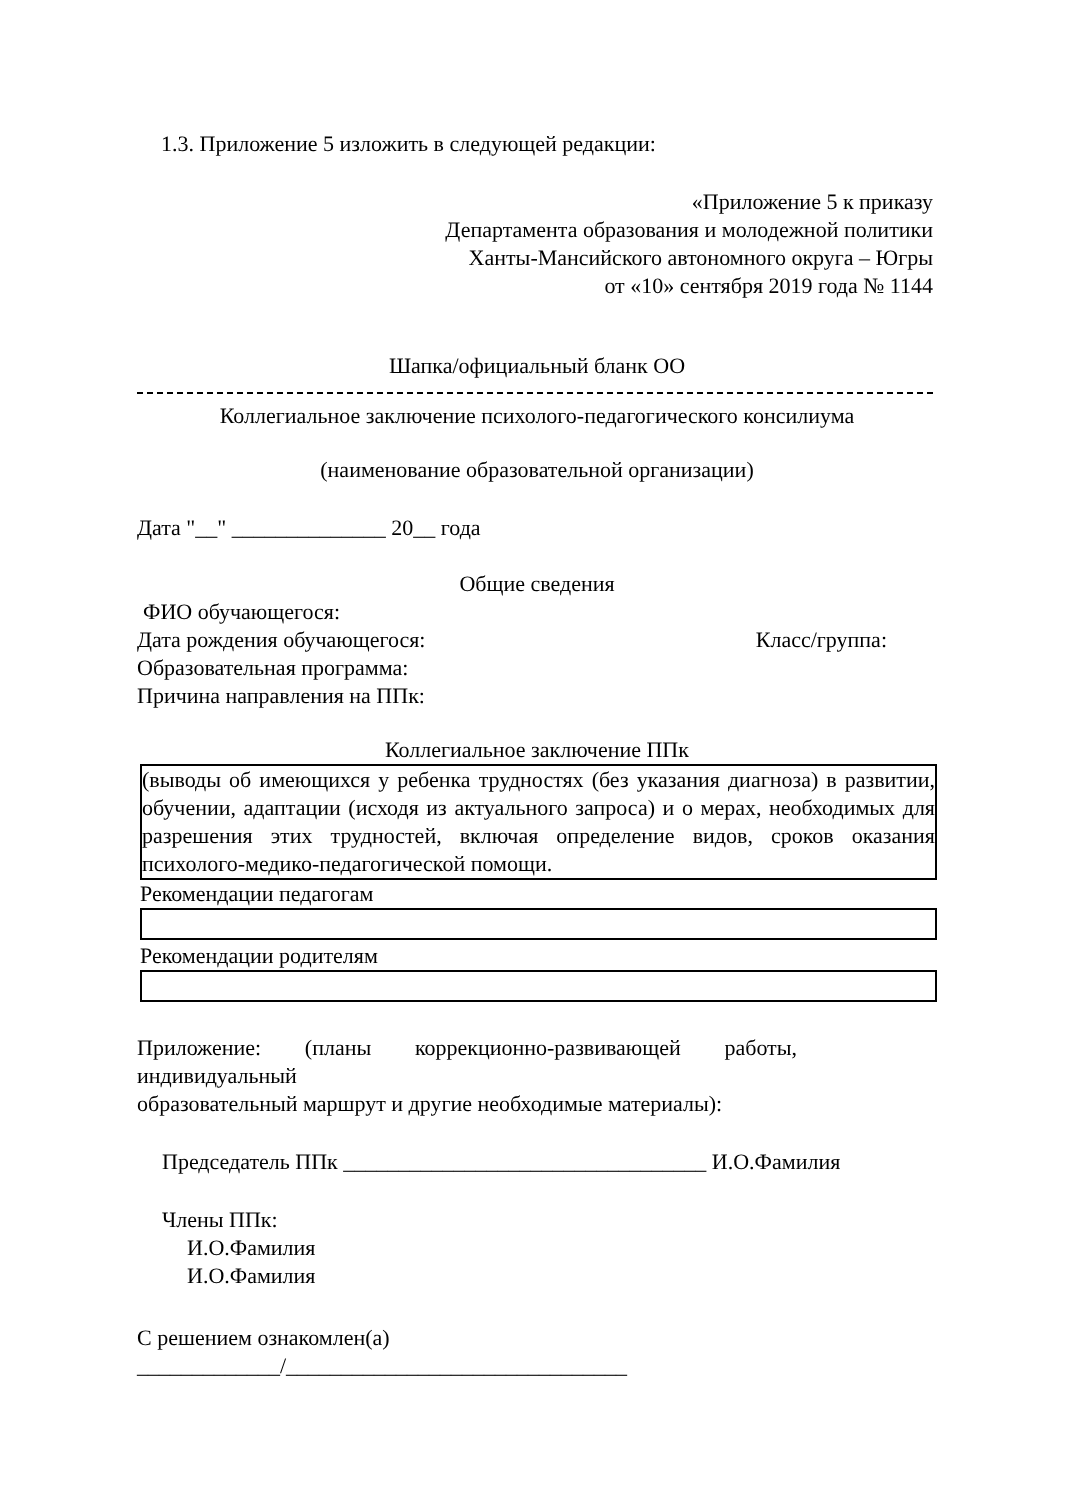1.3. Приложение 5 изложить в следующей редакции:
«Приложение 5 к приказу
Департамента образования и молодежной политики
Ханты-Мансийского автономного округа – Югры
от «10» сентября 2019 года № 1144
Шапка/официальный бланк ОО
Коллегиальное заключение психолого-педагогического консилиума
(наименование образовательной организации)
Дата "__" ______________ 20__ года
Общие сведения
ФИО обучающегося:
Дата рождения обучающегося: Класс/группа:
Образовательная программа:
Причина направления на ППк:
Коллегиальное заключение ППк
(выводы об имеющихся у ребенка трудностях (без указания диагноза) в развитии, обучении, адаптации (исходя из актуального запроса) и о мерах, необходимых для разрешения этих трудностей, включая определение видов, сроков оказания психолого-медико-педагогической помощи.
Рекомендации педагогам
Рекомендации родителям
Приложение: (планы коррекционно-развивающей работы, индивидуальный
образовательный маршрут и другие необходимые материалы):
Председатель ППк _________________________________ И.О.Фамилия
Члены ППк:
И.О.Фамилия
И.О.Фамилия
С решением ознакомлен(а)
_____________/_______________________________